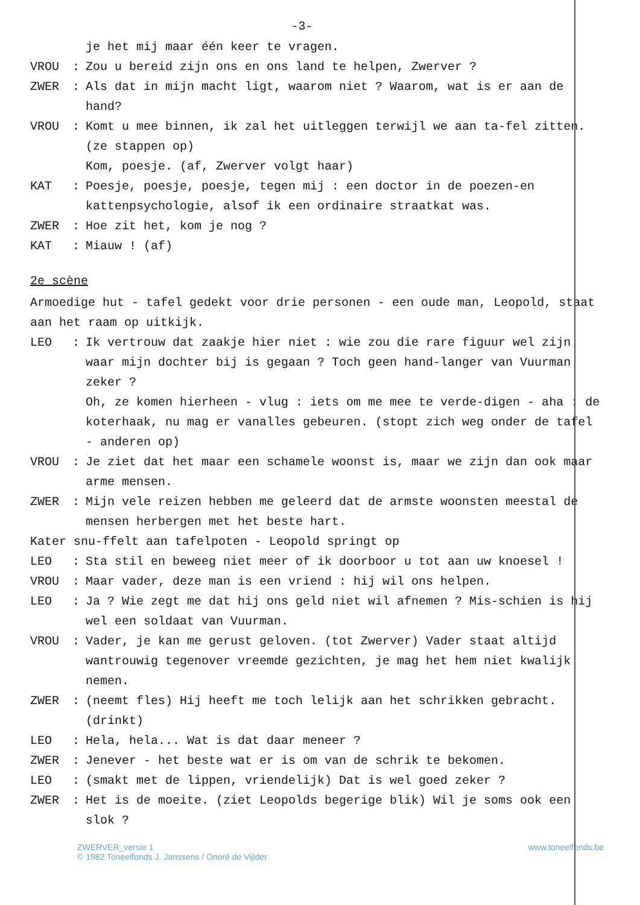-3-
je het mij maar één keer te vragen.
VROU: Zou u bereid zijn ons en ons land te helpen, Zwerver ?
ZWER: Als dat in mijn macht ligt, waarom niet ? Waarom, wat is er aan de hand?
VROU: Komt u mee binnen, ik zal het uitleggen terwijl we aan ta-fel zitten. (ze stappen op)
Kom, poesje. (af, Zwerver volgt haar)
KAT: Poesje, poesje, poesje, tegen mij : een doctor in de poezen-en kattenpsychologie, alsof ik een ordinaire straatkat was.
ZWER: Hoe zit het, kom je nog ?
KAT: Miauw ! (af)
2e scène
Armoedige hut - tafel gedekt voor drie personen - een oude man, Leopold, staat aan het raam op uitkijk.
LEO: Ik vertrouw dat zaakje hier niet : wie zou die rare figuur wel zijn waar mijn dochter bij is gegaan ? Toch geen hand-langer van Vuurman zeker ?
Oh, ze komen hierheen - vlug : iets om me mee te verde-digen - aha : de koterhaak, nu mag er vanalles gebeuren. (stopt zich weg onder de tafel - anderen op)
VROU: Je ziet dat het maar een schamele woonst is, maar we zijn dan ook maar arme mensen.
ZWER: Mijn vele reizen hebben me geleerd dat de armste woonsten meestal de mensen herbergen met het beste hart.
Kater snu-ffelt aan tafelpoten - Leopold springt op
LEO: Sta stil en beweeg niet meer of ik doorboor u tot aan uw knoesel !
VROU: Maar vader, deze man is een vriend : hij wil ons helpen.
LEO: Ja ? Wie zegt me dat hij ons geld niet wil afnemen ? Mis-schien is hij wel een soldaat van Vuurman.
VROU: Vader, je kan me gerust geloven. (tot Zwerver) Vader staat altijd wantrouwig tegenover vreemde gezichten, je mag het hem niet kwalijk nemen.
ZWER: (neemt fles) Hij heeft me toch lelijk aan het schrikken gebracht. (drinkt)
LEO: Hela, hela... Wat is dat daar meneer ?
ZWER: Jenever - het beste wat er is om van de schrik te bekomen.
LEO: (smakt met de lippen, vriendelijk) Dat is wel goed zeker ?
ZWER: Het is de moeite. (ziet Leopolds begerige blik) Wil je soms ook een slok ?
ZWERVER_versie 1
© 1982 Toneelfonds J. Janssens / Onoré de Vijlder
www.toneelfonds.be